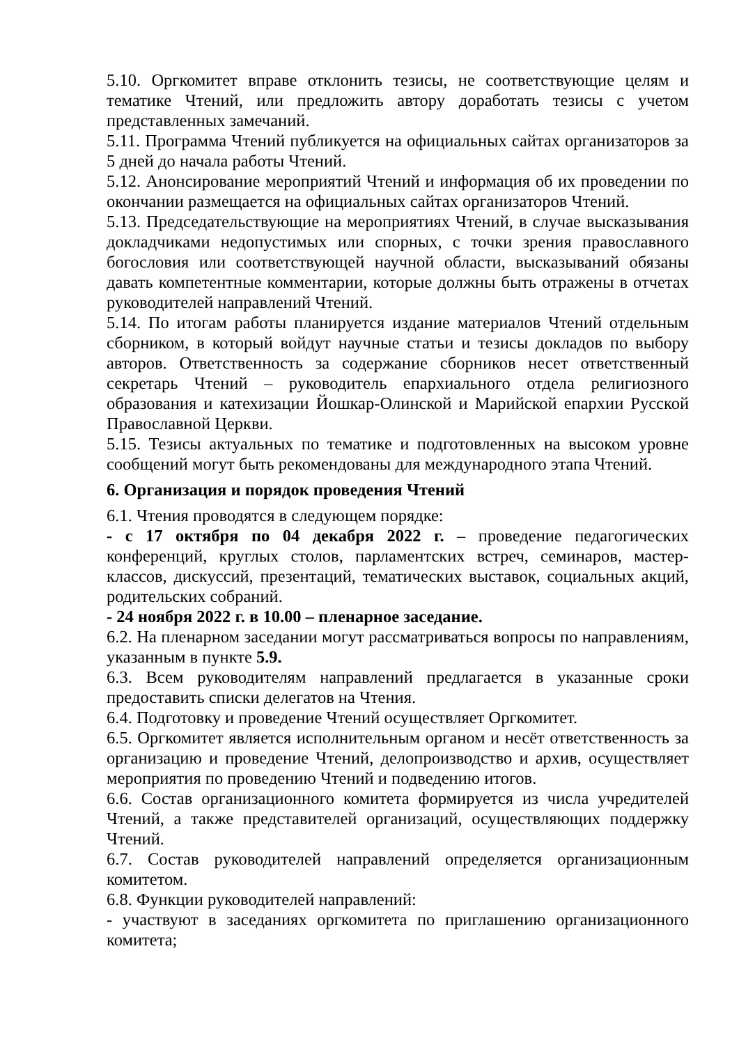5.10. Оргкомитет вправе отклонить тезисы, не соответствующие целям и тематике Чтений, или предложить автору доработать тезисы с учетом представленных замечаний.
5.11. Программа Чтений публикуется на официальных сайтах организаторов за 5 дней до начала работы Чтений.
5.12. Анонсирование мероприятий Чтений и информация об их проведении по окончании размещается на официальных сайтах организаторов Чтений.
5.13. Председательствующие на мероприятиях Чтений, в случае высказывания докладчиками недопустимых или спорных, с точки зрения православного богословия или соответствующей научной области, высказываний обязаны давать компетентные комментарии, которые должны быть отражены в отчетах руководителей направлений Чтений.
5.14. По итогам работы планируется издание материалов Чтений отдельным сборником, в который войдут научные статьи и тезисы докладов по выбору авторов. Ответственность за содержание сборников несет ответственный секретарь Чтений – руководитель епархиального отдела религиозного образования и катехизации Йошкар-Олинской и Марийской епархии Русской Православной Церкви.
5.15. Тезисы актуальных по тематике и подготовленных на высоком уровне сообщений могут быть рекомендованы для международного этапа Чтений.
6. Организация и порядок проведения Чтений
6.1. Чтения проводятся в следующем порядке:
- с 17 октября по 04 декабря 2022 г. – проведение педагогических конференций, круглых столов, парламентских встреч, семинаров, мастер-классов, дискуссий, презентаций, тематических выставок, социальных акций, родительских собраний.
- 24 ноября 2022 г. в 10.00 – пленарное заседание.
6.2. На пленарном заседании могут рассматриваться вопросы по направлениям, указанным в пункте 5.9.
6.3. Всем руководителям направлений предлагается в указанные сроки предоставить списки делегатов на Чтения.
6.4. Подготовку и проведение Чтений осуществляет Оргкомитет.
6.5. Оргкомитет является исполнительным органом и несёт ответственность за организацию и проведение Чтений, делопроизводство и архив, осуществляет мероприятия по проведению Чтений и подведению итогов.
6.6. Состав организационного комитета формируется из числа учредителей Чтений, а также представителей организаций, осуществляющих поддержку Чтений.
6.7. Состав руководителей направлений определяется организационным комитетом.
6.8. Функции руководителей направлений:
- участвуют в заседаниях оргкомитета по приглашению организационного комитета;